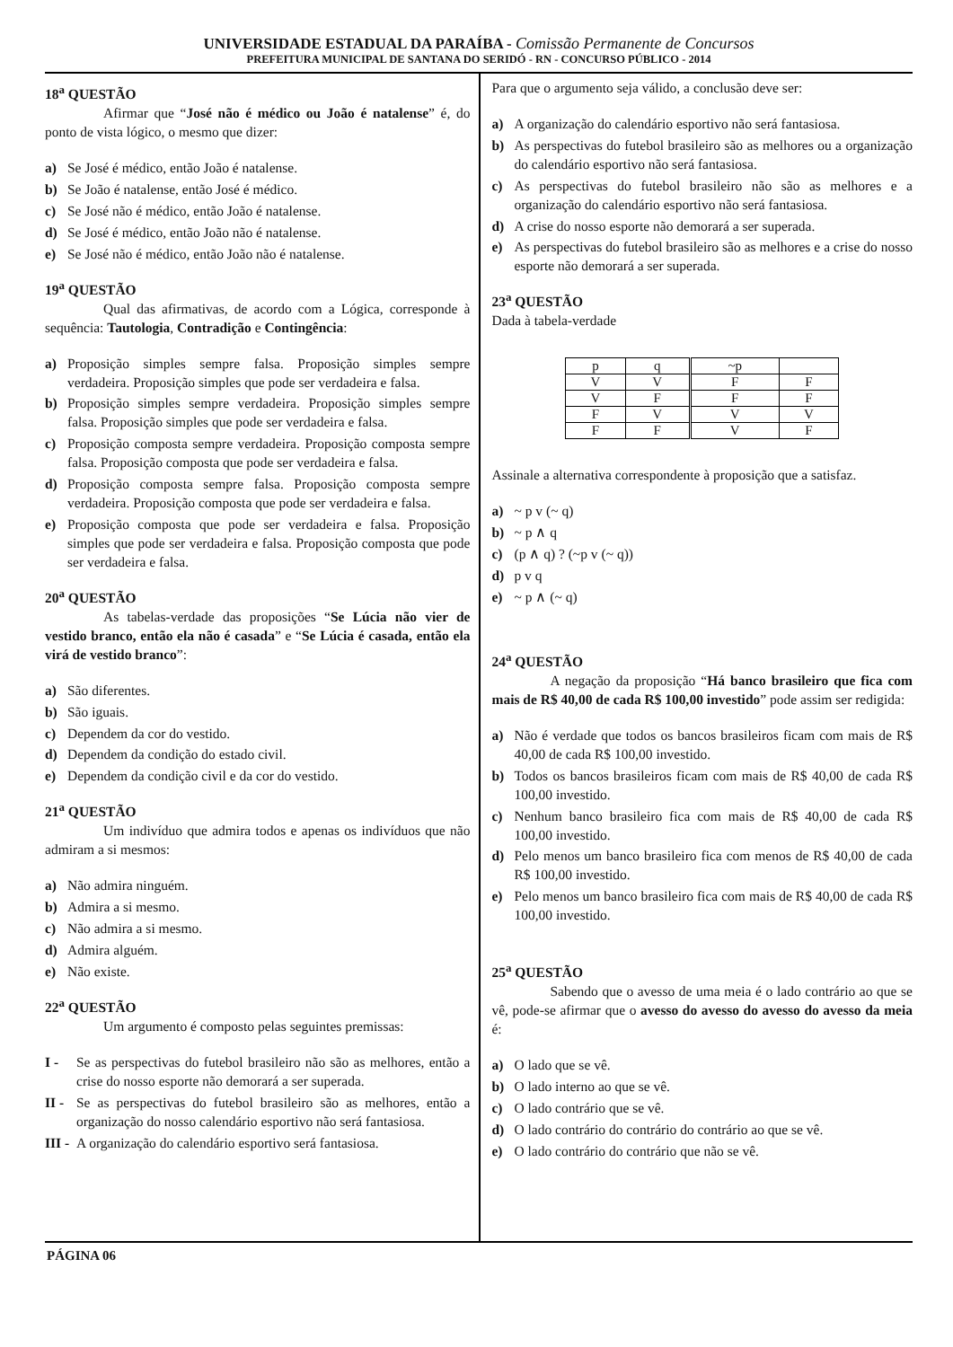UNIVERSIDADE ESTADUAL DA PARAÍBA - Comissão Permanente de Concursos
PREFEITURA MUNICIPAL DE SANTANA DO SERIDÓ - RN - CONCURSO PÚBLICO - 2014
18<sup>a</sup> QUESTÃO
Afirmar que “José não é médico ou João é natalense” é, do ponto de vista lógico, o mesmo que dizer:
a) Se José é médico, então João é natalense.
b) Se João é natalense, então José é médico.
c) Se José não é médico, então João é natalense.
d) Se José é médico, então João não é natalense.
e) Se José não é médico, então João não é natalense.
19<sup>a</sup> QUESTÃO
Qual das afirmativas, de acordo com a Lógica, corresponde à sequência: Tautologia, Contradição e Contingência:
a) Proposição simples sempre falsa. Proposição simples sempre verdadeira. Proposição simples que pode ser verdadeira e falsa.
b) Proposição simples sempre verdadeira. Proposição simples sempre falsa. Proposição simples que pode ser verdadeira e falsa.
c) Proposição composta sempre verdadeira. Proposição composta sempre falsa. Proposição composta que pode ser verdadeira e falsa.
d) Proposição composta sempre falsa. Proposição composta sempre verdadeira. Proposição composta que pode ser verdadeira e falsa.
e) Proposição composta que pode ser verdadeira e falsa. Proposição simples que pode ser verdadeira e falsa. Proposição composta que pode ser verdadeira e falsa.
20<sup>a</sup> QUESTÃO
As tabelas-verdade das proposições “Se Lúcia não vier de vestido branco, então ela não é casada” e “Se Lúcia é casada, então ela virá de vestido branco”:
a) São diferentes.
b) São iguais.
c) Dependem da cor do vestido.
d) Dependem da condição do estado civil.
e) Dependem da condição civil e da cor do vestido.
21<sup>a</sup> QUESTÃO
Um indivíduo que admira todos e apenas os indivíduos que não admiram a si mesmos:
a) Não admira ninguém.
b) Admira a si mesmo.
c) Não admira a si mesmo.
d) Admira alguém.
e) Não existe.
22<sup>a</sup> QUESTÃO
Um argumento é composto pelas seguintes premissas:
I - Se as perspectivas do futebol brasileiro não são as melhores, então a crise do nosso esporte não demorará a ser superada.
II - Se as perspectivas do futebol brasileiro são as melhores, então a organização do nosso calendário esportivo não será fantasiosa.
III - A organização do calendário esportivo será fantasiosa.
Para que o argumento seja válido, a conclusão deve ser:
a) A organização do calendário esportivo não será fantasiosa.
b) As perspectivas do futebol brasileiro são as melhores ou a organização do calendário esportivo não será fantasiosa.
c) As perspectivas do futebol brasileiro não são as melhores e a organização do calendário esportivo não será fantasiosa.
d) A crise do nosso esporte não demorará a ser superada.
e) As perspectivas do futebol brasileiro são as melhores e a crise do nosso esporte não demorará a ser superada.
23<sup>a</sup> QUESTÃO
Dada à tabela-verdade
| p | q | ~p | |
| V | V | F | F |
| V | F | F | F |
| F | V | V | V |
| F | F | V | F |
Assinale a alternativa correspondente à proposição que a satisfaz.
a) ~ p v (~ q)
b) ~ p ∧ q
c) (p ∧ q) ? (~p v (~ q))
d) p v q
e) ~ p ∧ (~ q)
24<sup>a</sup> QUESTÃO
A negação da proposição “Há banco brasileiro que fica com mais de R$ 40,00 de cada R$ 100,00 investido” pode assim ser redigida:
a) Não é verdade que todos os bancos brasileiros ficam com mais de R$ 40,00 de cada R$ 100,00 investido.
b) Todos os bancos brasileiros ficam com mais de R$ 40,00 de cada R$ 100,00 investido.
c) Nenhum banco brasileiro fica com mais de R$ 40,00 de cada R$ 100,00 investido.
d) Pelo menos um banco brasileiro fica com menos de R$ 40,00 de cada R$ 100,00 investido.
e) Pelo menos um banco brasileiro fica com mais de R$ 40,00 de cada R$ 100,00 investido.
25<sup>a</sup> QUESTÃO
Sabendo que o avesso de uma meia é o lado contrário ao que se vê, pode-se afirmar que o avesso do avesso do avesso do avesso da meia é:
a) O lado que se vê.
b) O lado interno ao que se vê.
c) O lado contrário que se vê.
d) O lado contrário do contrário do contrário ao que se vê.
e) O lado contrário do contrário que não se vê.
PÁGINA 06